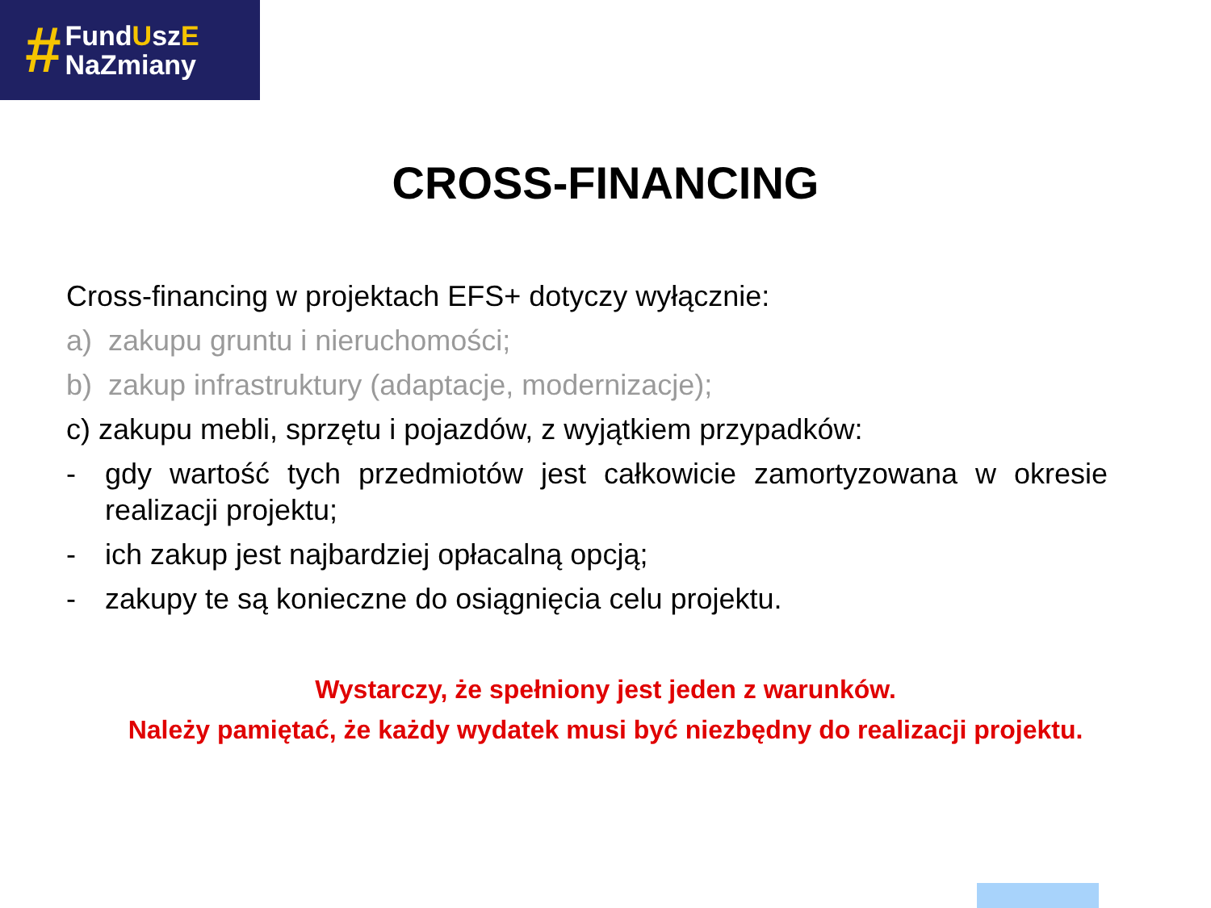#
FundUszE
NaZmiany
CROSS-FINANCING
Cross-financing w projektach EFS+ dotyczy wyłącznie:
a) zakupu gruntu i nieruchomości;
b) zakup infrastruktury (adaptacje, modernizacje);
c) zakupu mebli, sprzętu i pojazdów, z wyjątkiem przypadków:
-
gdy wartość tych przedmiotów jest całkowicie zamortyzowana w okresie realizacji projektu;
-
ich zakup jest najbardziej opłacalną opcją;
-
zakupy te są konieczne do osiągnięcia celu projektu.
Wystarczy, że spełniony jest jeden z warunków.
Należy pamiętać, że każdy wydatek musi być niezbędny do realizacji projektu.